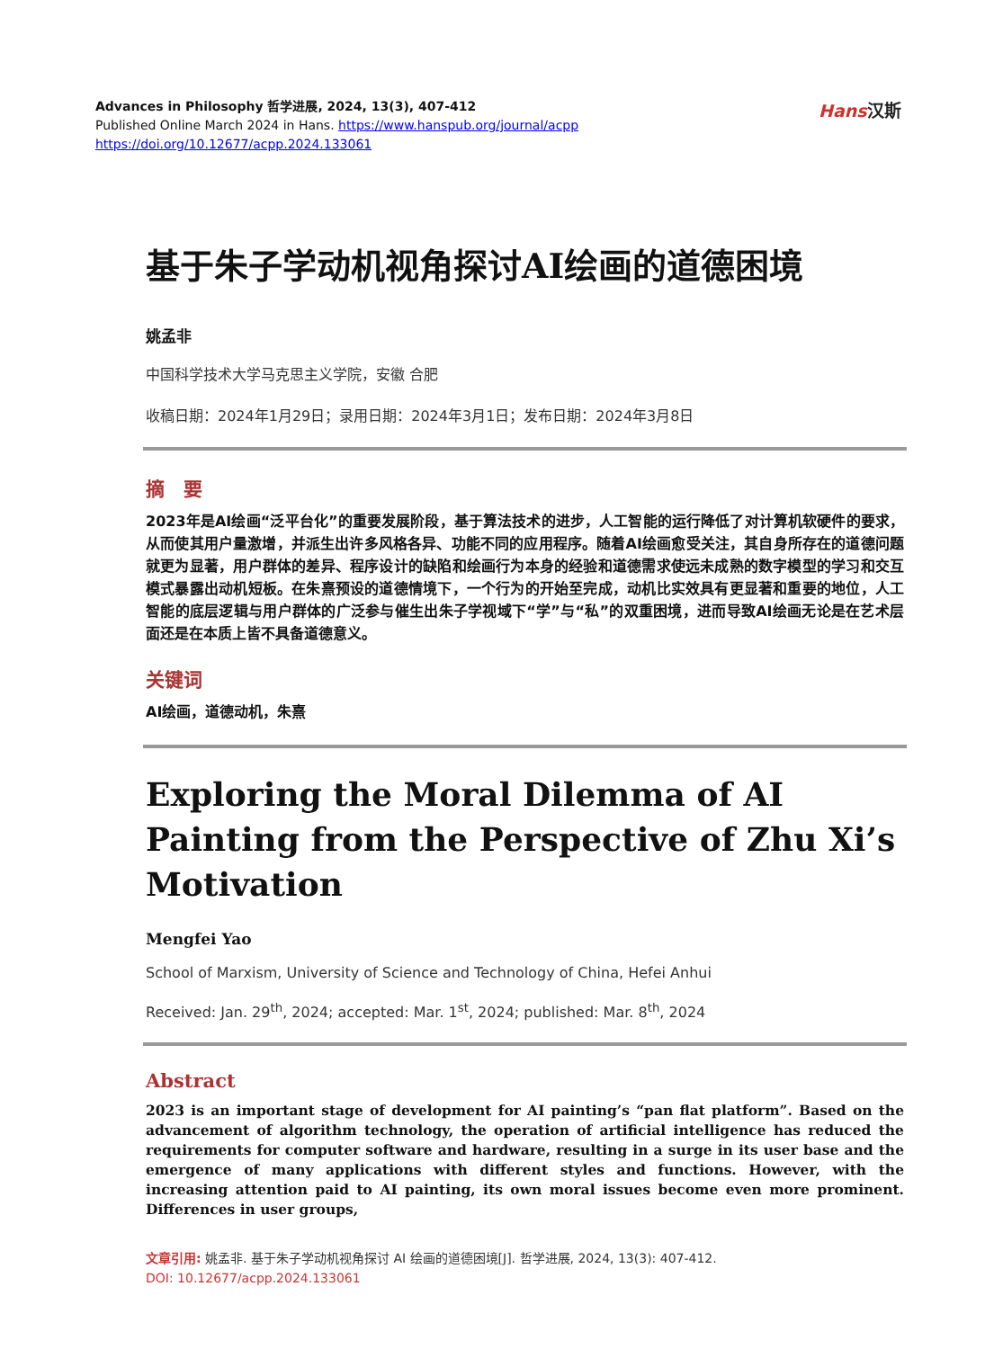Advances in Philosophy 哲学进展, 2024, 13(3), 407-412
Published Online March 2024 in Hans. https://www.hanspub.org/journal/acpp
https://doi.org/10.12677/acpp.2024.133061
Hans汉斯
基于朱子学动机视角探讨AI绘画的道德困境
姚孟非
中国科学技术大学马克思主义学院，安徽 合肥
收稿日期：2024年1月29日；录用日期：2024年3月1日；发布日期：2024年3月8日
摘　要
2023年是AI绘画“泛平台化”的重要发展阶段，基于算法技术的进步，人工智能的运行降低了对计算机软硬件的要求，从而使其用户量激增，并派生出许多风格各异、功能不同的应用程序。随着AI绘画愈受关注，其自身所存在的道德问题就更为显著，用户群体的差异、程序设计的缺陷和绘画行为本身的经验和道德需求使远未成熟的数字模型的学习和交互模式暴露出动机短板。在朱熹预设的道德情境下，一个行为的开始至完成，动机比实效具有更显著和重要的地位，人工智能的底层逻辑与用户群体的广泛参与催生出朱子学视域下“学”与“私”的双重困境，进而导致AI绘画无论是在艺术层面还是在本质上皆不具备道德意义。
关键词
AI绘画，道德动机，朱熹
Exploring the Moral Dilemma of AI Painting from the Perspective of Zhu Xi’s Motivation
Mengfei Yao
School of Marxism, University of Science and Technology of China, Hefei Anhui
Received: Jan. 29<sup>th</sup>, 2024; accepted: Mar. 1<sup>st</sup>, 2024; published: Mar. 8<sup>th</sup>, 2024
Abstract
2023 is an important stage of development for AI painting’s “pan flat platform”. Based on the advancement of algorithm technology, the operation of artificial intelligence has reduced the requirements for computer software and hardware, resulting in a surge in its user base and the emergence of many applications with different styles and functions. However, with the increasing attention paid to AI painting, its own moral issues become even more prominent. Differences in user groups,
文章引用: 姚孟非. 基于朱子学动机视角探讨 AI 绘画的道德困境[J]. 哲学进展, 2024, 13(3): 407-412.
DOI: 10.12677/acpp.2024.133061